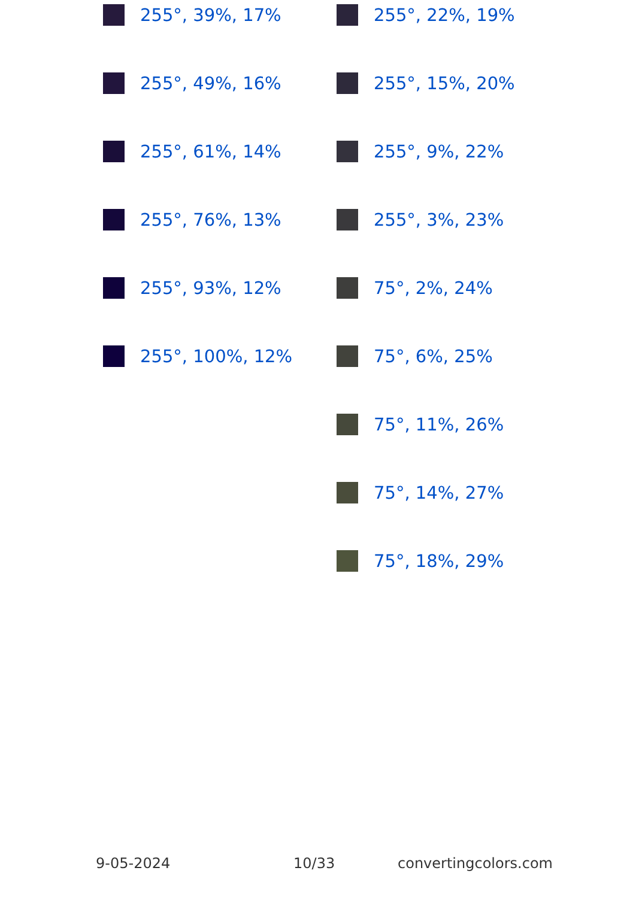255°, 39%, 17%
255°, 49%, 16%
255°, 61%, 14%
255°, 76%, 13%
255°, 93%, 12%
255°, 100%, 12%
255°, 22%, 19%
255°, 15%, 20%
255°, 9%, 22%
255°, 3%, 23%
75°, 2%, 24%
75°, 6%, 25%
75°, 11%, 26%
75°, 14%, 27%
75°, 18%, 29%
9-05-2024 10/33 convertingcolors.com